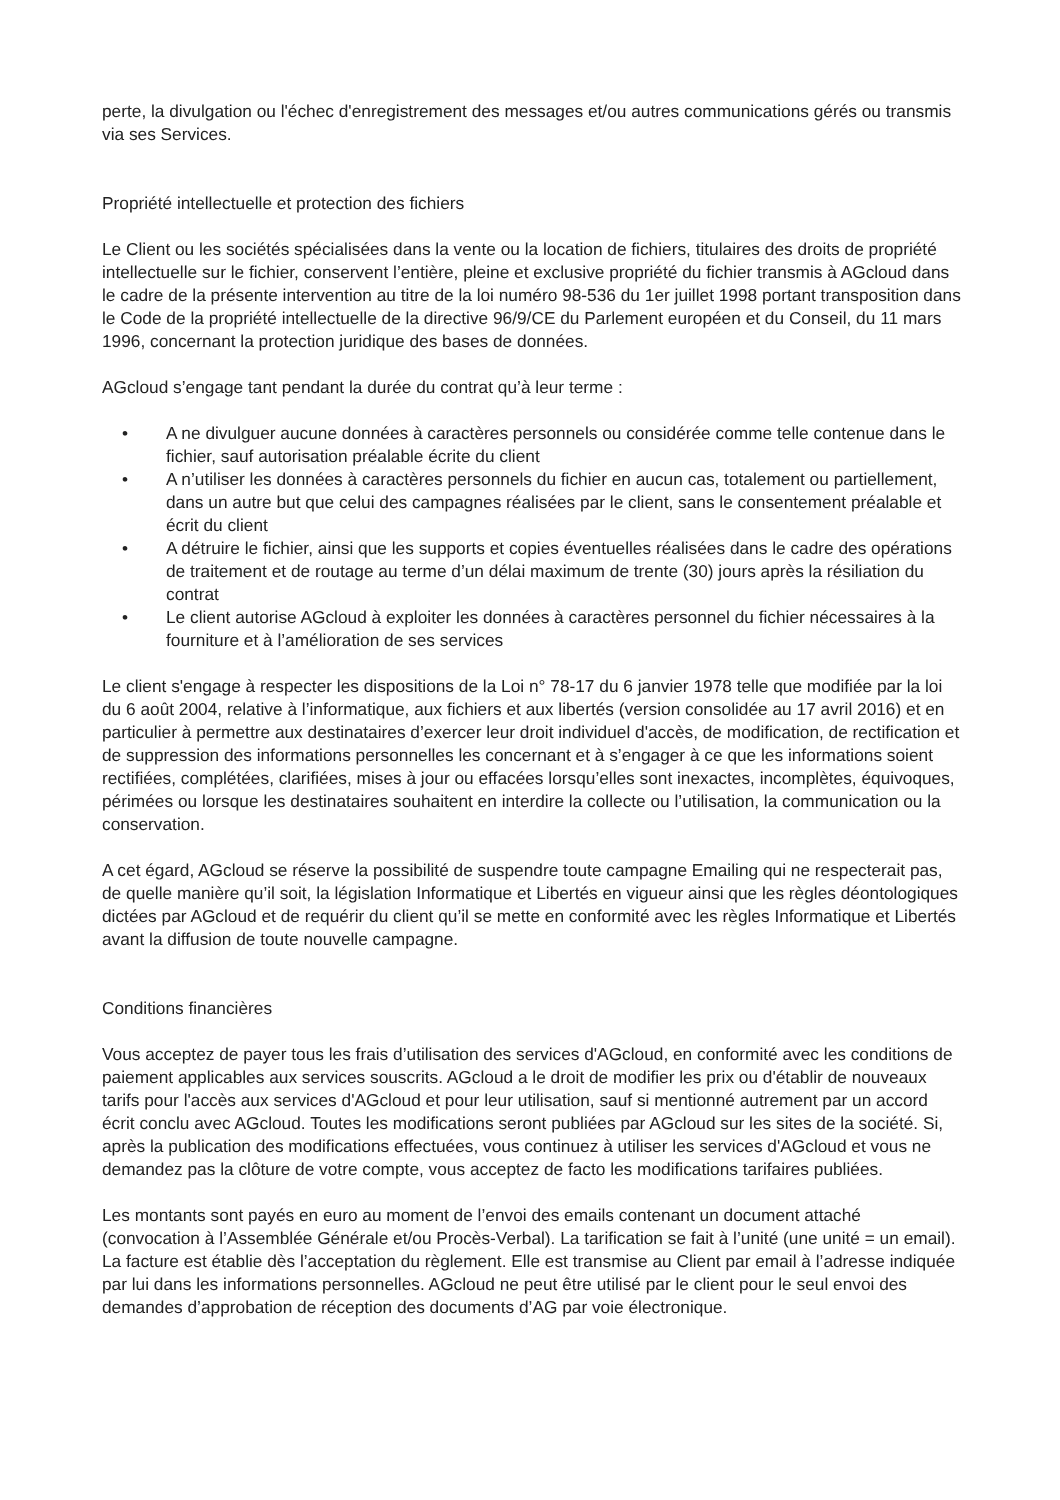perte, la divulgation ou l'échec d'enregistrement des messages et/ou autres communications gérés ou transmis via ses Services.
Propriété intellectuelle et protection des fichiers
Le Client ou les sociétés spécialisées dans la vente ou la location de fichiers, titulaires des droits de propriété intellectuelle sur le fichier, conservent l’entière, pleine et exclusive propriété du fichier transmis à AGcloud dans le cadre de la présente intervention au titre de la loi numéro 98-536 du 1er juillet 1998 portant transposition dans le Code de la propriété intellectuelle de la directive 96/9/CE du Parlement européen et du Conseil, du 11 mars 1996, concernant la protection juridique des bases de données.
AGcloud s’engage tant pendant la durée du contrat qu’à leur terme :
• A ne divulguer aucune données à caractères personnels ou considérée comme telle contenue dans le fichier, sauf autorisation préalable écrite du client
• A n’utiliser les données à caractères personnels du fichier en aucun cas, totalement ou partiellement, dans un autre but que celui des campagnes réalisées par le client, sans le consentement préalable et écrit du client
• A détruire le fichier, ainsi que les supports et copies éventuelles réalisées dans le cadre des opérations de traitement et de routage au terme d’un délai maximum de trente (30) jours après la résiliation du contrat
• Le client autorise AGcloud à exploiter les données à caractères personnel du fichier nécessaires à la fourniture et à l’amélioration de ses services
Le client s'engage à respecter les dispositions de la Loi n° 78-17 du 6 janvier 1978 telle que modifiée par la loi du 6 août 2004, relative à l’informatique, aux fichiers et aux libertés (version consolidée au 17 avril 2016) et en particulier à permettre aux destinataires d’exercer leur droit individuel d'accès, de modification, de rectification et de suppression des informations personnelles les concernant et à s’engager à ce que les informations soient rectifiées, complétées, clarifiées, mises à jour ou effacées lorsqu’elles sont inexactes, incomplètes, équivoques, périmées ou lorsque les destinataires souhaitent en interdire la collecte ou l’utilisation, la communication ou la conservation.
A cet égard, AGcloud se réserve la possibilité de suspendre toute campagne Emailing qui ne respecterait pas, de quelle manière qu’il soit, la législation Informatique et Libertés en vigueur ainsi que les règles déontologiques dictées par AGcloud et de requérir du client qu’il se mette en conformité avec les règles Informatique et Libertés avant la diffusion de toute nouvelle campagne.
Conditions financières
Vous acceptez de payer tous les frais d’utilisation des services d'AGcloud, en conformité avec les conditions de paiement applicables aux services souscrits. AGcloud a le droit de modifier les prix ou d'établir de nouveaux tarifs pour l'accès aux services d'AGcloud et pour leur utilisation, sauf si mentionné autrement par un accord écrit conclu avec AGcloud. Toutes les modifications seront publiées par AGcloud sur les sites de la société. Si, après la publication des modifications effectuées, vous continuez à utiliser les services d'AGcloud et vous ne demandez pas la clôture de votre compte, vous acceptez de facto les modifications tarifaires publiées.
Les montants sont payés en euro au moment de l’envoi des emails contenant un document attaché (convocation à l’Assemblée Générale et/ou Procès-Verbal). La tarification se fait à l’unité (une unité = un email). La facture est établie dès l’acceptation du règlement. Elle est transmise au Client par email à l’adresse indiquée par lui dans les informations personnelles. AGcloud ne peut être utilisé par le client pour le seul envoi des demandes d’approbation de réception des documents d’AG par voie électronique.